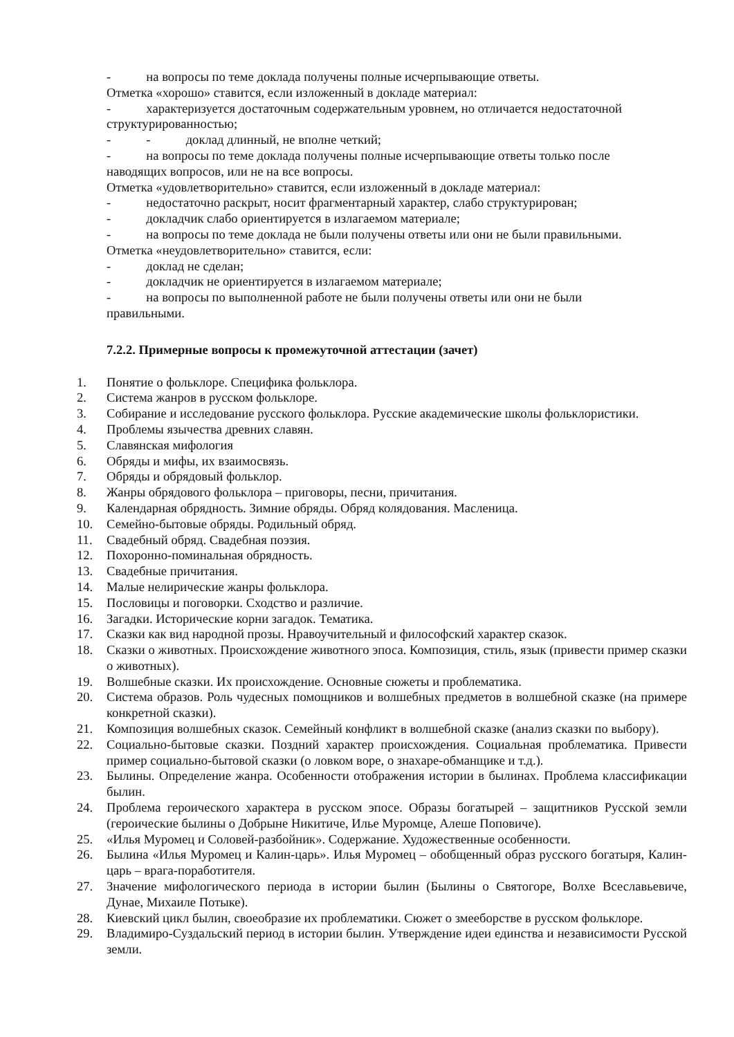- на вопросы по теме доклада получены полные исчерпывающие ответы.
Отметка «хорошо» ставится, если изложенный в докладе материал:
- характеризуется достаточным содержательным уровнем, но отличается недостаточной
структурированностью;
- - доклад длинный, не вполне четкий;
- на вопросы по теме доклада получены полные исчерпывающие ответы только после
наводящих вопросов, или не на все вопросы.
Отметка «удовлетворительно» ставится, если изложенный в докладе материал:
- недостаточно раскрыт, носит фрагментарный характер, слабо структурирован;
- докладчик слабо ориентируется в излагаемом материале;
- на вопросы по теме доклада не были получены ответы или они не были правильными.
Отметка «неудовлетворительно» ставится, если:
- доклад не сделан;
- докладчик не ориентируется в излагаемом материале;
- на вопросы по выполненной работе не были получены ответы или они не были
правильными.
7.2.2. Примерные вопросы к промежуточной аттестации (зачет)
1. Понятие о фольклоре. Специфика фольклора.
2. Система жанров в русском фольклоре.
3. Собирание и исследование русского фольклора. Русские академические школы фольклористики.
4. Проблемы язычества древних славян.
5. Славянская мифология
6. Обряды и мифы, их взаимосвязь.
7. Обряды и обрядовый фольклор.
8. Жанры обрядового фольклора – приговоры, песни, причитания.
9. Календарная обрядность. Зимние обряды. Обряд колядования. Масленица.
10. Семейно-бытовые обряды. Родильный обряд.
11. Свадебный обряд. Свадебная поэзия.
12. Похоронно-поминальная обрядность.
13. Свадебные причитания.
14. Малые нелирические жанры фольклора.
15. Пословицы и поговорки. Сходство и различие.
16. Загадки. Исторические корни загадок. Тематика.
17. Сказки как вид народной прозы. Нравоучительный и философский характер сказок.
18. Сказки о животных. Происхождение животного эпоса. Композиция, стиль, язык (привести пример сказки о животных).
19. Волшебные сказки. Их происхождение. Основные сюжеты и проблематика.
20. Система образов. Роль чудесных помощников и волшебных предметов в волшебной сказке (на примере конкретной сказки).
21. Композиция волшебных сказок. Семейный конфликт в волшебной сказке (анализ сказки по выбору).
22. Социально-бытовые сказки. Поздний характер происхождения. Социальная проблематика. Привести пример социально-бытовой сказки (о ловком воре, о знахаре-обманщике и т.д.).
23. Былины. Определение жанра. Особенности отображения истории в былинах. Проблема классификации былин.
24. Проблема героического характера в русском эпосе. Образы богатырей – защитников Русской земли (героические былины о Добрыне Никитиче, Илье Муромце, Алеше Поповиче).
25. «Илья Муромец и Соловей-разбойник». Содержание. Художественные особенности.
26. Былина «Илья Муромец и Калин-царь». Илья Муромец – обобщенный образ русского богатыря, Калин-царь – врага-поработителя.
27. Значение мифологического периода в истории былин (Былины о Святогоре, Волхе Всеславьевиче, Дунае, Михаиле Потыке).
28. Киевский цикл былин, своеобразие их проблематики. Сюжет о змееборстве в русском фольклоре.
29. Владимиро-Суздальский период в истории былин. Утверждение идеи единства и независимости Русской земли.